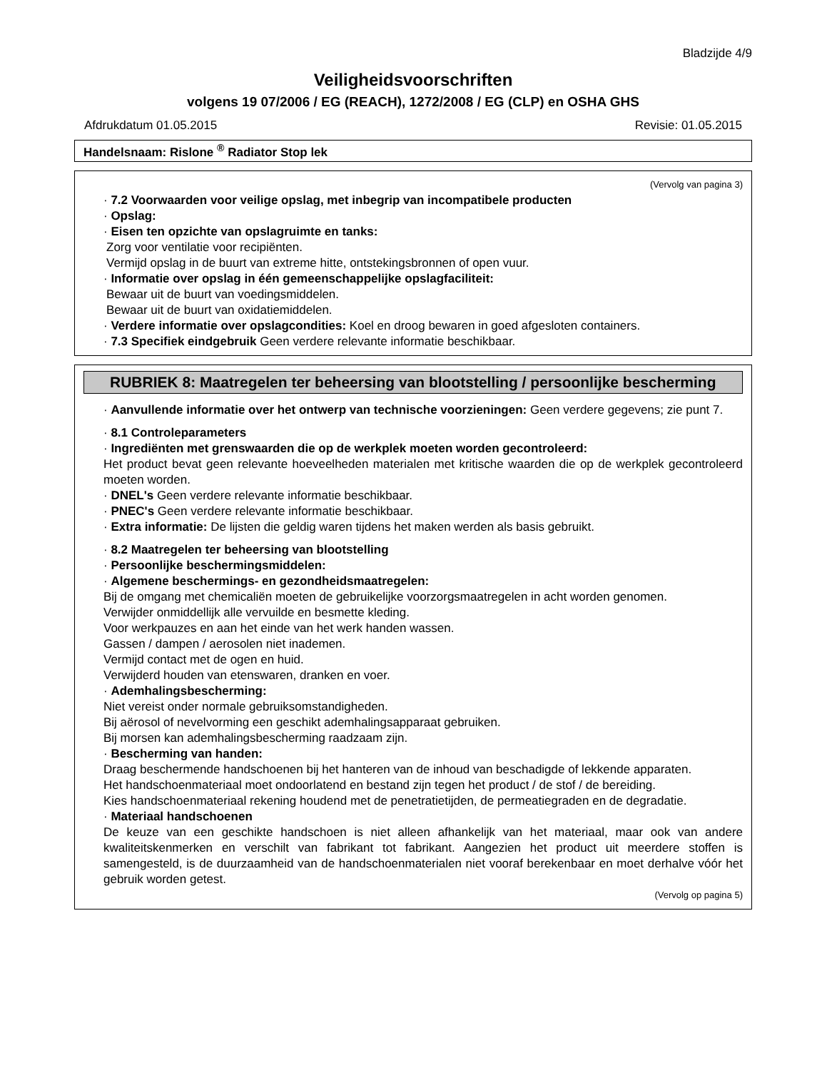Bladzijde 4/9
Veiligheidsvoorschriften
volgens 19 07/2006 / EG (REACH), 1272/2008 / EG (CLP) en OSHA GHS
Afdrukdatum 01.05.2015 Revisie: 01.05.2015
Handelsnaam: Rislone <sup>®</sup> Radiator Stop lek
(Vervolg van pagina 3)
· 7.2 Voorwaarden voor veilige opslag, met inbegrip van incompatibele producten
· Opslag:
· Eisen ten opzichte van opslagruimte en tanks:
Zorg voor ventilatie voor recipiënten.
Vermijd opslag in de buurt van extreme hitte, ontstekingsbronnen of open vuur.
· Informatie over opslag in één gemeenschappelijke opslagfaciliteit:
Bewaar uit de buurt van voedingsmiddelen.
Bewaar uit de buurt van oxidatiemiddelen.
· Verdere informatie over opslagcondities: Koel en droog bewaren in goed afgesloten containers.
· 7.3 Specifiek eindgebruik Geen verdere relevante informatie beschikbaar.
RUBRIEK 8: Maatregelen ter beheersing van blootstelling / persoonlijke bescherming
· Aanvullende informatie over het ontwerp van technische voorzieningen: Geen verdere gegevens; zie punt 7.
· 8.1 Controleparameters
· Ingrediënten met grenswaarden die op de werkplek moeten worden gecontroleerd:
Het product bevat geen relevante hoeveelheden materialen met kritische waarden die op de werkplek gecontroleerd moeten worden.
· DNEL's Geen verdere relevante informatie beschikbaar.
· PNEC's Geen verdere relevante informatie beschikbaar.
· Extra informatie: De lijsten die geldig waren tijdens het maken werden als basis gebruikt.
· 8.2 Maatregelen ter beheersing van blootstelling
· Persoonlijke beschermingsmiddelen:
· Algemene beschermings- en gezondheidsmaatregelen:
Bij de omgang met chemicaliën moeten de gebruikelijke voorzorgsmaatregelen in acht worden genomen.
Verwijder onmiddellijk alle vervuilde en besmette kleding.
Voor werkpauzes en aan het einde van het werk handen wassen.
Gassen / dampen / aerosolen niet inademen.
Vermijd contact met de ogen en huid.
Verwijderd houden van etenswaren, dranken en voer.
· Ademhalingsbescherming:
Niet vereist onder normale gebruiksomstandigheden.
Bij aërosol of nevelvorming een geschikt ademhalingsapparaat gebruiken.
Bij morsen kan ademhalingsbescherming raadzaam zijn.
· Bescherming van handen:
Draag beschermende handschoenen bij het hanteren van de inhoud van beschadigde of lekkende apparaten.
Het handschoenmateriaal moet ondoorlatend en bestand zijn tegen het product / de stof / de bereiding.
Kies handschoenmateriaal rekening houdend met de penetratietijden, de permeatiegraden en de degradatie.
· Materiaal handschoenen
De keuze van een geschikte handschoen is niet alleen afhankelijk van het materiaal, maar ook van andere kwaliteitskenmerken en verschilt van fabrikant tot fabrikant. Aangezien het product uit meerdere stoffen is samengesteld, is de duurzaamheid van de handschoenmaterialen niet vooraf berekenbaar en moet derhalve vóór het gebruik worden getest.
(Vervolg op pagina 5)